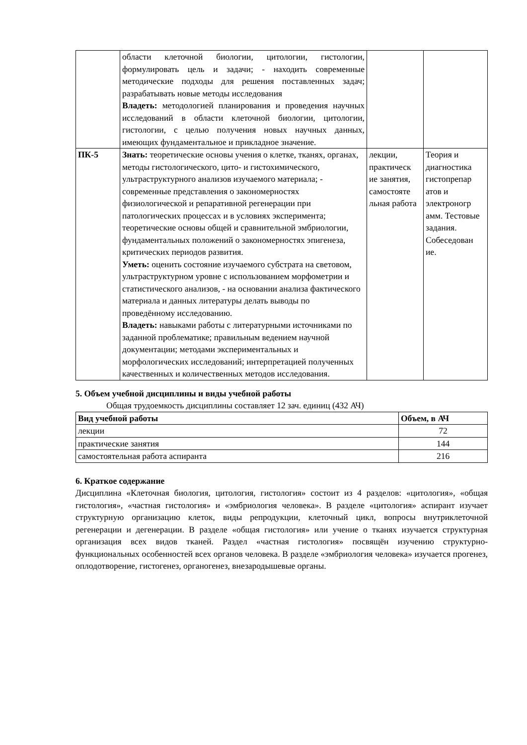| | области клеточной биологии, цитологии, гистологии, формулировать цель и задачи; - находить современные методические подходы для решения поставленных задач; разрабатывать новые методы исследования Владеть: методологией планирования и проведения научных исследований в области клеточной биологии, цитологии, гистологии, с целью получения новых научных данных, имеющих фундаментальное и прикладное значение. | | |
| ПК-5 | Знать: теоретические основы учения о клетке, тканях, органах, методы гистологического, цито- и гистохимического, ультраструктурного анализов изучаемого материала; - современные представления о закономерностях физиологической и репаративной регенерации при патологических процессах и в условиях эксперимента; теоретические основы общей и сравнительной эмбриологии, фундаментальных положений о закономерностях эпигенеза, критических периодов развития. Уметь: оценить состояние изучаемого субстрата на световом, ультраструктурном уровне с использованием морфометрии и статистического анализов, - на основании анализа фактического материала и данных литературы делать выводы по проведённому исследованию. Владеть: навыками работы с литературными источниками по заданной проблематике; правильным ведением научной документации; методами экспериментальных и морфологических исследований; интерпретацией полученных качественных и количественных методов исследования. | лекции, практическ ие занятия, самостояте льная работа | Теория и диагностика гистопрепар атов и электроногр амм. Тестовые задания. Собеседован ие. |
5. Объем учебной дисциплины и виды учебной работы
Общая трудоемкость дисциплины составляет 12 зач. единиц (432 АЧ)
| Вид учебной работы | Объем, в АЧ |
| --- | --- |
| лекции | 72 |
| практические занятия | 144 |
| самостоятельная работа аспиранта | 216 |
6. Краткое содержание
Дисциплина «Клеточная биология, цитология, гистология» состоит из 4 разделов: «цитология», «общая гистология», «частная гистология» и «эмбриология человека». В разделе «цитология» аспирант изучает структурную организацию клеток, виды репродукции, клеточный цикл, вопросы внутриклеточной регенерации и дегенерации. В разделе «общая гистология» или учение о тканях изучается структурная организация всех видов тканей. Раздел «частная гистология» посвящён изучению структурно-функциональных особенностей всех органов человека. В разделе «эмбриология человека» изучается прогенез, оплодотворение, гистогенез, органогенез, внезародышевые органы.